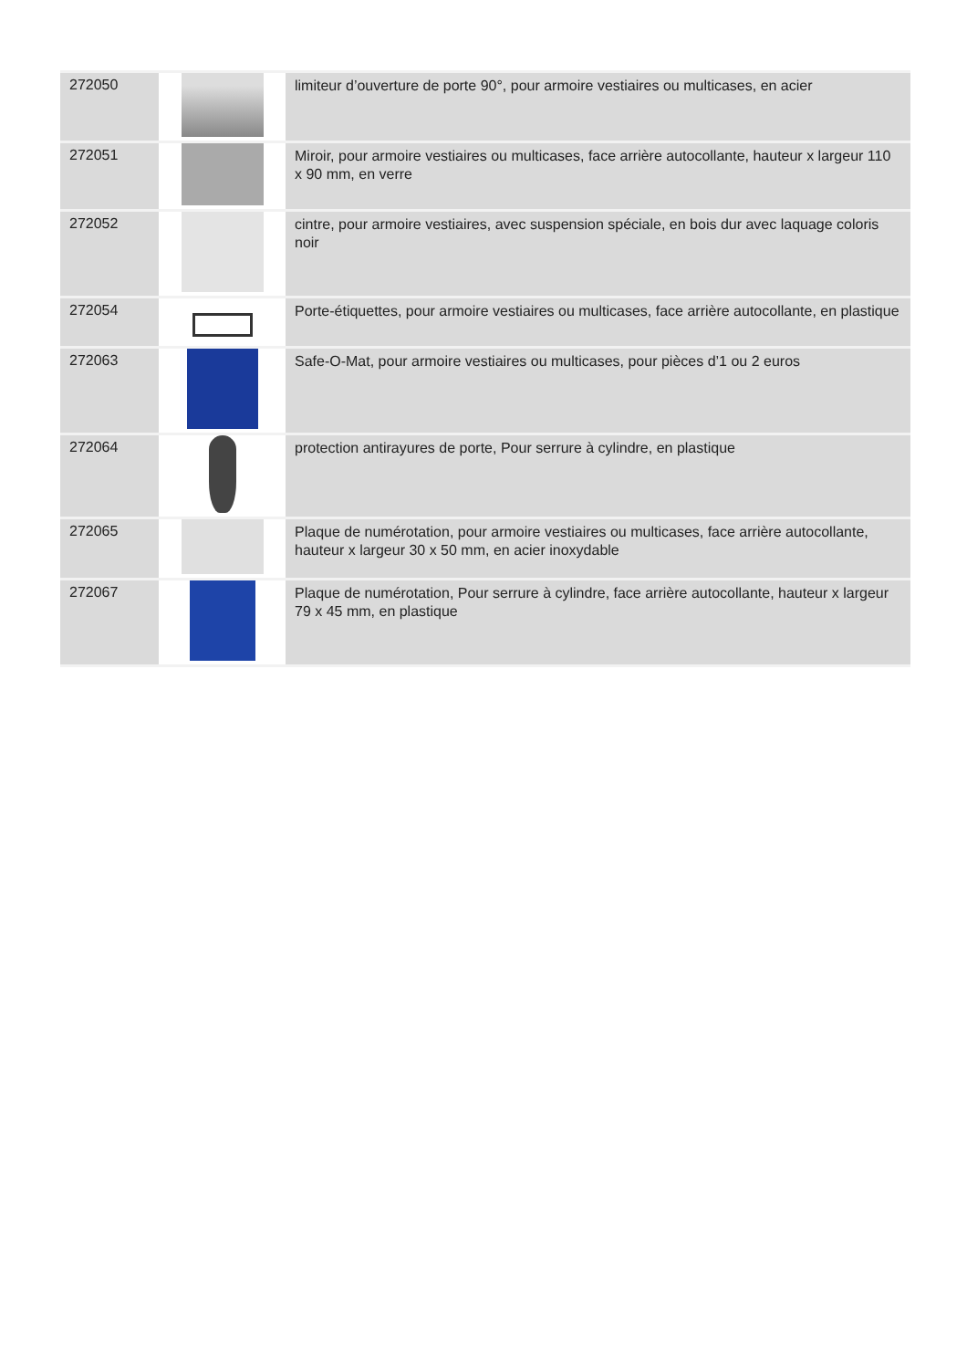| 272050 | | limiteur d’ouverture de porte 90°, pour armoire vestiaires ou multicases, en acier |
| 272051 | | Miroir, pour armoire vestiaires ou multicases, face arrière autocollante, hauteur x largeur 110 x 90 mm, en verre |
| 272052 | | cintre, pour armoire vestiaires, avec suspension spéciale, en bois dur avec laquage coloris noir |
| 272054 | | Porte-étiquettes, pour armoire vestiaires ou multicases, face arrière autocollante, en plastique |
| 272063 | | Safe-O-Mat, pour armoire vestiaires ou multicases, pour pièces d’1 ou 2 euros |
| 272064 | | protection antirayures de porte, Pour serrure à cylindre, en plastique |
| 272065 | | Plaque de numérotation, pour armoire vestiaires ou multicases, face arrière autocollante, hauteur x largeur 30 x 50 mm, en acier inoxydable |
| 272067 | | Plaque de numérotation, Pour serrure à cylindre, face arrière autocollante, hauteur x largeur 79 x 45 mm, en plastique |